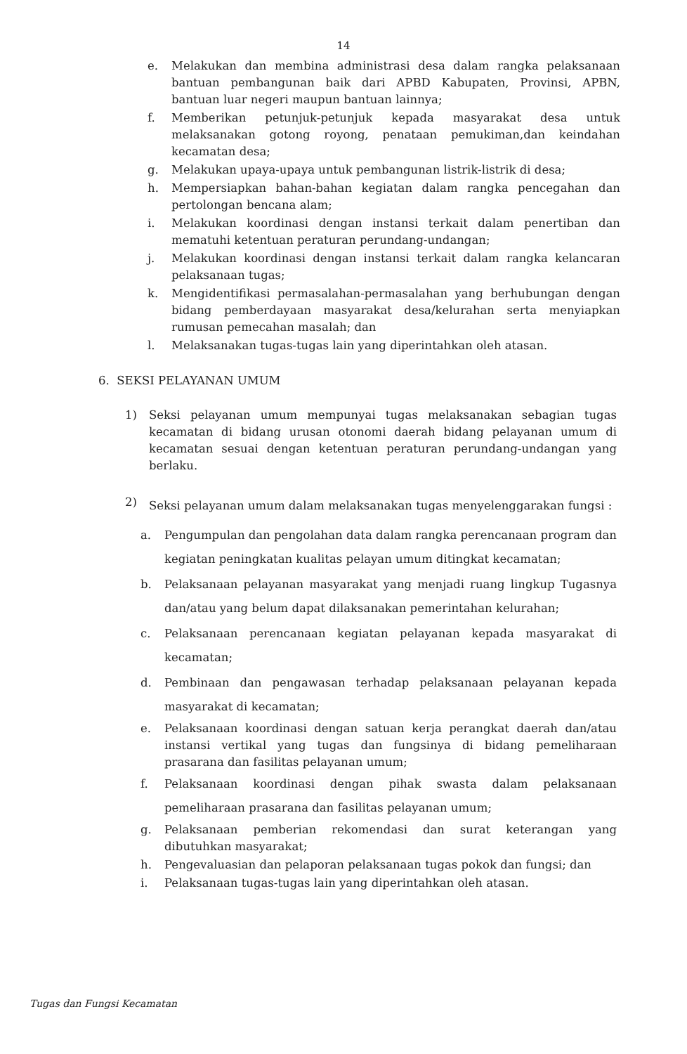14
e. Melakukan dan membina administrasi desa dalam rangka pelaksanaan bantuan pembangunan baik dari APBD Kabupaten, Provinsi, APBN, bantuan luar negeri maupun bantuan lainnya;
f. Memberikan petunjuk-petunjuk kepada masyarakat desa untuk melaksanakan gotong royong, penataan pemukiman,dan keindahan kecamatan desa;
g. Melakukan upaya-upaya untuk pembangunan listrik-listrik di desa;
h. Mempersiapkan bahan-bahan kegiatan dalam rangka pencegahan dan pertolongan bencana alam;
i. Melakukan koordinasi dengan instansi terkait dalam penertiban dan mematuhi ketentuan peraturan perundang-undangan;
j. Melakukan koordinasi dengan instansi terkait dalam rangka kelancaran pelaksanaan tugas;
k. Mengidentifikasi permasalahan-permasalahan yang berhubungan dengan bidang pemberdayaan masyarakat desa/kelurahan serta menyiapkan rumusan pemecahan masalah; dan
l. Melaksanakan tugas-tugas lain yang diperintahkan oleh atasan.
6. SEKSI PELAYANAN UMUM
1) Seksi pelayanan umum mempunyai tugas melaksanakan sebagian tugas kecamatan di bidang urusan otonomi daerah bidang pelayanan umum di kecamatan sesuai dengan ketentuan peraturan perundang-undangan yang berlaku.
2) Seksi pelayanan umum dalam melaksanakan tugas menyelenggarakan fungsi :
a. Pengumpulan dan pengolahan data dalam rangka perencanaan program dan kegiatan peningkatan kualitas pelayan umum ditingkat kecamatan;
b. Pelaksanaan pelayanan masyarakat yang menjadi ruang lingkup Tugasnya dan/atau yang belum dapat dilaksanakan pemerintahan kelurahan;
c. Pelaksanaan perencanaan kegiatan pelayanan kepada masyarakat di kecamatan;
d. Pembinaan dan pengawasan terhadap pelaksanaan pelayanan kepada masyarakat di kecamatan;
e. Pelaksanaan koordinasi dengan satuan kerja perangkat daerah dan/atau instansi vertikal yang tugas dan fungsinya di bidang pemeliharaan prasarana dan fasilitas pelayanan umum;
f. Pelaksanaan koordinasi dengan pihak swasta dalam pelaksanaan pemeliharaan prasarana dan fasilitas pelayanan umum;
g. Pelaksanaan pemberian rekomendasi dan surat keterangan yang dibutuhkan masyarakat;
h. Pengevaluasian dan pelaporan pelaksanaan tugas pokok dan fungsi; dan
i. Pelaksanaan tugas-tugas lain yang diperintahkan oleh atasan.
Tugas dan Fungsi Kecamatan